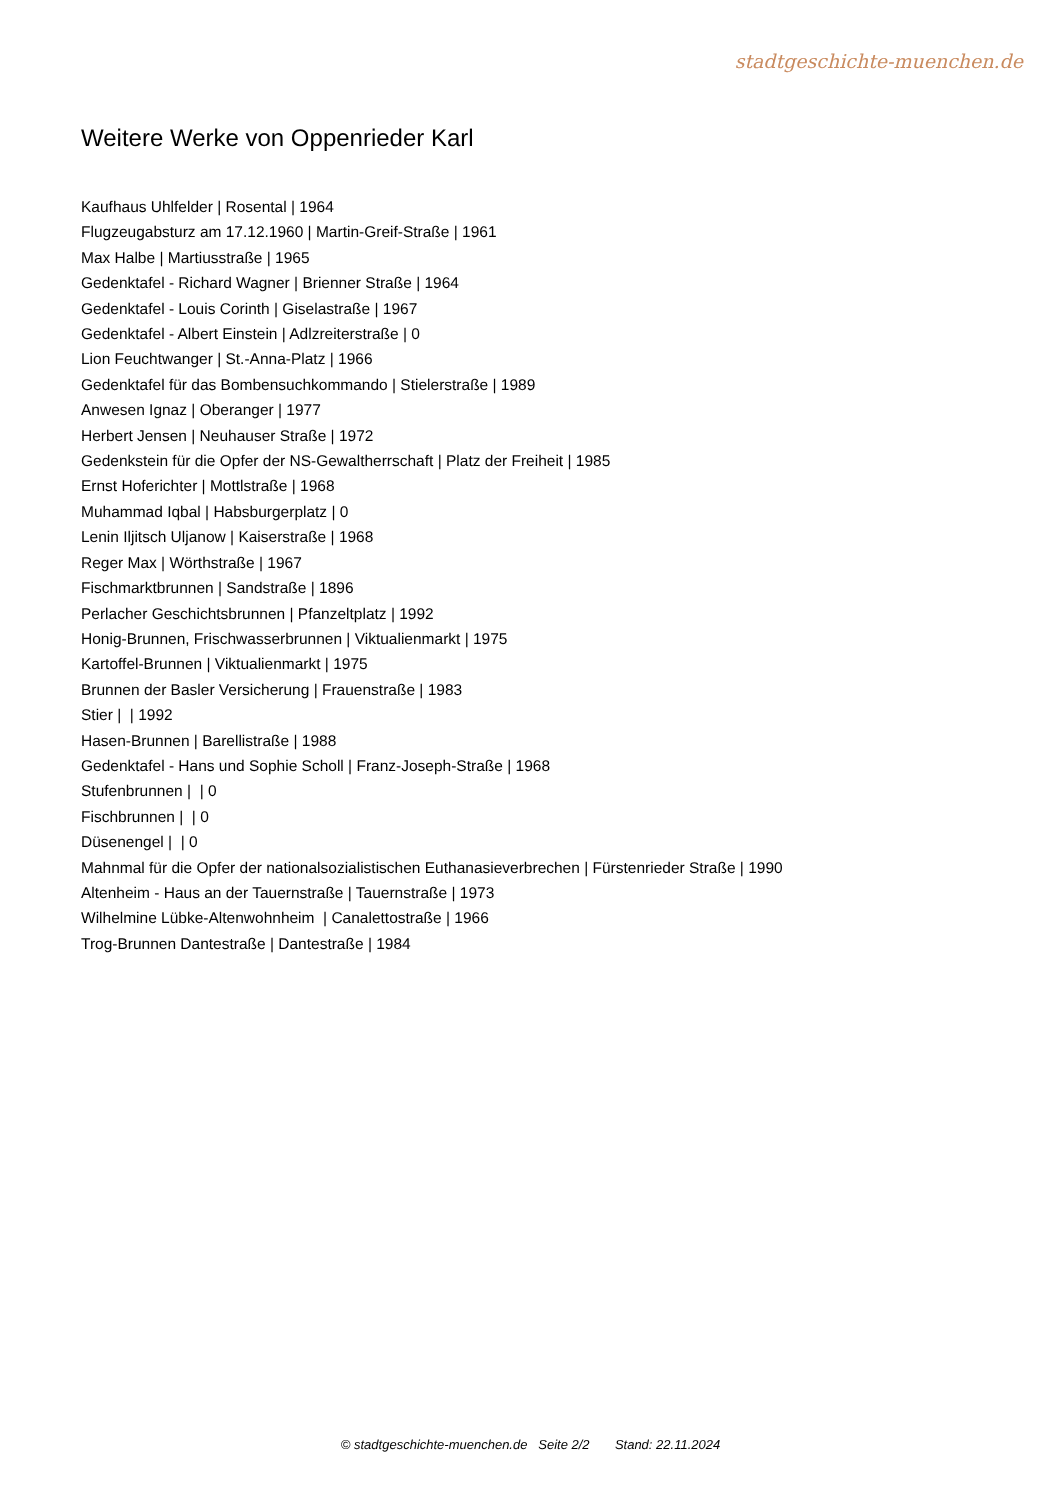stadtgeschichte-muenchen.de
Weitere Werke von Oppenrieder Karl
Kaufhaus Uhlfelder | Rosental | 1964
Flugzeugabsturz am 17.12.1960 | Martin-Greif-Straße | 1961
Max Halbe | Martiusstraße | 1965
Gedenktafel - Richard Wagner | Brienner Straße | 1964
Gedenktafel - Louis Corinth | Giselastraße | 1967
Gedenktafel - Albert Einstein | Adlzreiterstraße | 0
Lion Feuchtwanger | St.-Anna-Platz | 1966
Gedenktafel für das Bombensuchkommando | Stielerstraße | 1989
Anwesen Ignaz | Oberanger | 1977
Herbert Jensen | Neuhauser Straße | 1972
Gedenkstein für die Opfer der NS-Gewaltherrschaft | Platz der Freiheit | 1985
Ernst Hoferichter | Mottlstraße | 1968
Muhammad Iqbal | Habsburgerplatz | 0
Lenin Iljitsch Uljanow | Kaiserstraße | 1968
Reger Max | Wörthstraße | 1967
Fischmarktbrunnen | Sandstraße | 1896
Perlacher Geschichtsbrunnen | Pfanzeltplatz | 1992
Honig-Brunnen, Frischwasserbrunnen | Viktualienmarkt | 1975
Kartoffel-Brunnen | Viktualienmarkt | 1975
Brunnen der Basler Versicherung | Frauenstraße | 1983
Stier | | 1992
Hasen-Brunnen | Barellistraße | 1988
Gedenktafel - Hans und Sophie Scholl | Franz-Joseph-Straße | 1968
Stufenbrunnen | | 0
Fischbrunnen | | 0
Düsenengel | | 0
Mahnmal für die Opfer der nationalsozialistischen Euthanasieverbrechen | Fürstenrieder Straße | 1990
Altenheim - Haus an der Tauernstraße | Tauernstraße | 1973
Wilhelmine Lübke-Altenwohnheim | Canalettostraße | 1966
Trog-Brunnen Dantestraße | Dantestraße | 1984
© stadtgeschichte-muenchen.de Seite 2/2 Stand: 22.11.2024